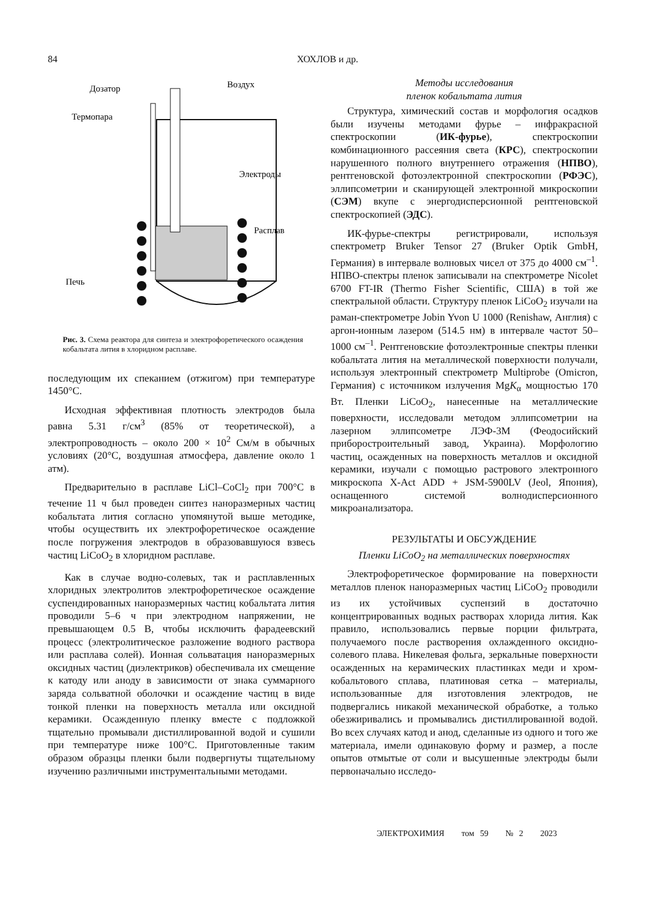84 ХОХЛОВ и др.
Дозатор
Воздух
Термопара
Электроды
Расплав
Печь
Рис. 3. Схема реактора для синтеза и электрофоретического осаждения кобальтата лития в хлоридном расплаве.
последующим их спеканием (отжигом) при температуре 1450°C.
Исходная эффективная плотность электродов была равна 5.31 г/см<sup>3</sup> (85% от теоретической), а электропроводность – около 200 × 10<sup>2</sup> См/м в обычных условиях (20°C, воздушная атмосфера, давление около 1 атм).
Предварительно в расплаве LiCl–CoCl<sub>2</sub> при 700°C в течение 11 ч был проведен синтез наноразмерных частиц кобальтата лития согласно упомянутой выше методике, чтобы осуществить их электрофоретическое осаждение после погружения электродов в образовавшуюся взвесь частиц LiCoO<sub>2</sub> в хлоридном расплаве.
Как в случае водно-солевых, так и расплавленных хлоридных электролитов электрофоретическое осаждение суспендированных наноразмерных частиц кобальтата лития проводили 5–6 ч при электродном напряжении, не превышающем 0.5 В, чтобы исключить фарадеевский процесс (электролитическое разложение водного раствора или расплава солей). Ионная сольватация наноразмерных оксидных частиц (диэлектриков) обеспечивала их смещение к катоду или аноду в зависимости от знака суммарного заряда сольватной оболочки и осаждение частиц в виде тонкой пленки на поверхность металла или оксидной керамики. Осажденную пленку вместе с подложкой тщательно промывали дистиллированной водой и сушили при температуре ниже 100°C. Приготовленные таким образом образцы пленки были подвергнуты тщательному изучению различными инструментальными методами.
Методы исследования
пленок кобальтата лития
Структура, химический состав и морфология осадков были изучены методами фурье – инфракрасной спектроскопии (ИК-фурье), спектроскопии комбинационного рассеяния света (КРС), спектроскопии нарушенного полного внутреннего отражения (НПВО), рентгеновской фотоэлектронной спектроскопии (РФЭС), эллипсометрии и сканирующей электронной микроскопии (СЭМ) вкупе с энергодисперсионной рентгеновской спектроскопией (ЭДС).
ИК-фурье-спектры регистрировали, используя спектрометр Bruker Tensor 27 (Bruker Optik GmbH, Германия) в интервале волновых чисел от 375 до 4000 см<sup>–1</sup>. НПВО-спектры пленок записывали на спектрометре Nicolet 6700 FT-IR (Thermo Fisher Scientific, США) в той же спектральной области. Структуру пленок LiCoO<sub>2</sub> изучали на раман-спектрометре Jobin Yvon U 1000 (Renishaw, Англия) с аргон-ионным лазером (514.5 нм) в интервале частот 50–1000 см<sup>–1</sup>. Рентгеновские фотоэлектронные спектры пленки кобальтата лития на металлической поверхности получали, используя электронный спектрометр Multiprobe (Omicron, Германия) с источником излучения MgK<sub>α</sub> мощностью 170 Вт. Пленки LiCoO<sub>2</sub>, нанесенные на металлические поверхности, исследовали методом эллипсометрии на лазерном эллипсометре ЛЭФ-3М (Феодосийский приборостроительный завод, Украина). Морфологию частиц, осажденных на поверхность металлов и оксидной керамики, изучали с помощью растрового электронного микроскопа X-Act ADD + JSM-5900LV (Jeol, Япония), оснащенного системой волнодисперсионного микроанализатора.
РЕЗУЛЬТАТЫ И ОБСУЖДЕНИЕ
Пленки LiCoO<sub>2</sub> на металлических поверхностях
Электрофоретическое формирование на поверхности металлов пленок наноразмерных частиц LiCoO<sub>2</sub> проводили из их устойчивых суспензий в достаточно концентрированных водных растворах хлорида лития. Как правило, использовались первые порции фильтрата, получаемого после растворения охлажденного оксидно-солевого плава. Никелевая фольга, зеркальные поверхности осажденных на керамических пластинках меди и хром-кобальтового сплава, платиновая сетка – материалы, использованные для изготовления электродов, не подвергались никакой механической обработке, а только обезжиривались и промывались дистиллированной водой. Во всех случаях катод и анод, сделанные из одного и того же материала, имели одинаковую форму и размер, а после опытов отмытые от соли и высушенные электроды были первоначально исследо-
ЭЛЕКТРОХИМИЯ том 59 № 2 2023